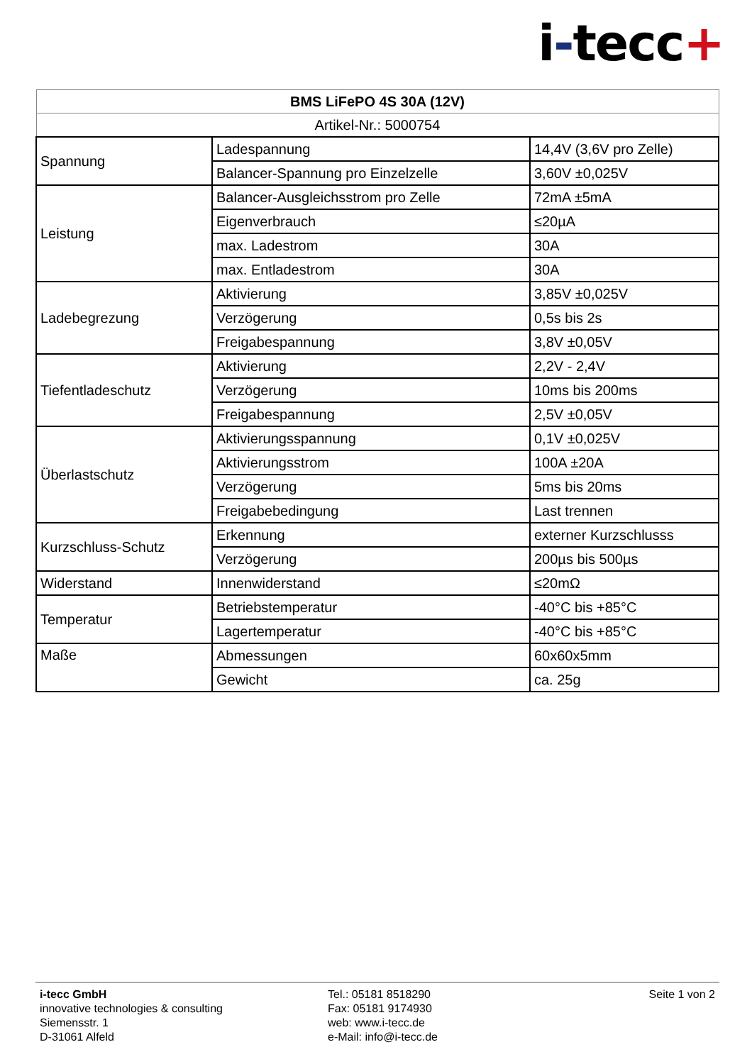i-tecc+
| BMS LiFePO 4S 30A (12V) | | |
| Artikel-Nr.: 5000754 | | |
| Spannung | Ladespannung | 14,4V (3,6V pro Zelle) |
| | Balancer-Spannung pro Einzelzelle | 3,60V ±0,025V |
| Leistung | Balancer-Ausgleichsstrom pro Zelle | 72mA ±5mA |
| | Eigenverbrauch | ≤20µA |
| | max. Ladestrom | 30A |
| | max. Entladestrom | 30A |
| Ladebegrezung | Aktivierung | 3,85V ±0,025V |
| | Verzögerung | 0,5s bis 2s |
| | Freigabespannung | 3,8V ±0,05V |
| Tiefentladeschutz | Aktivierung | 2,2V - 2,4V |
| | Verzögerung | 10ms bis 200ms |
| | Freigabespannung | 2,5V ±0,05V |
| Überlastschutz | Aktivierungsspannung | 0,1V ±0,025V |
| | Aktivierungsstrom | 100A ±20A |
| | Verzögerung | 5ms bis 20ms |
| | Freigabebedingung | Last trennen |
| Kurzschluss-Schutz | Erkennung | externer Kurzschlusss |
| | Verzögerung | 200µs bis 500µs |
| Widerstand | Innenwiderstand | ≤20mΩ |
| Temperatur | Betriebstemperatur | -40°C bis +85°C |
| | Lagertemperatur | -40°C bis +85°C |
| Maße | Abmessungen | 60x60x5mm |
| | Gewicht | ca. 25g |
i-tecc GmbH
innovative technologies & consulting
Siemensstr. 1
D-31061 Alfeld
Tel.: 05181 8518290
Fax: 05181 9174930
web: www.i-tecc.de
e-Mail: info@i-tecc.de
Seite 1 von 2